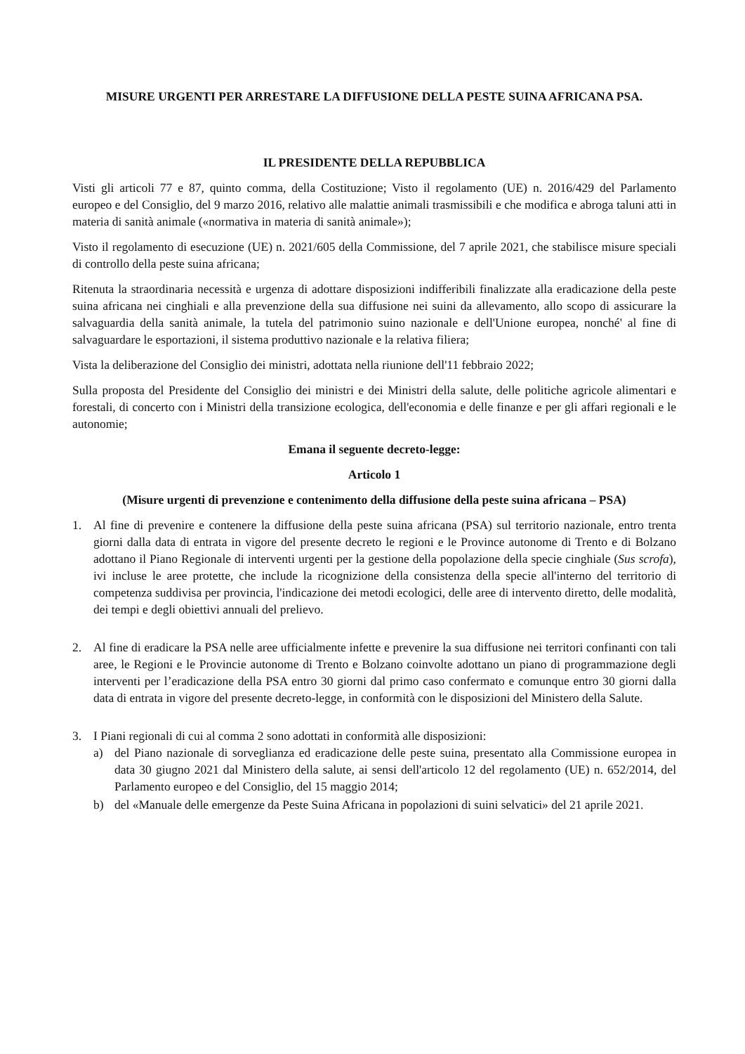MISURE URGENTI PER ARRESTARE LA DIFFUSIONE DELLA PESTE SUINA AFRICANA PSA.
IL PRESIDENTE DELLA REPUBBLICA
Visti gli articoli 77 e 87, quinto comma, della Costituzione; Visto il regolamento (UE) n. 2016/429 del Parlamento europeo e del Consiglio, del 9 marzo 2016, relativo alle malattie animali trasmissibili e che modifica e abroga taluni atti in materia di sanità animale («normativa in materia di sanità animale»);
Visto il regolamento di esecuzione (UE) n. 2021/605 della Commissione, del 7 aprile 2021, che stabilisce misure speciali di controllo della peste suina africana;
Ritenuta la straordinaria necessità e urgenza di adottare disposizioni indifferibili finalizzate alla eradicazione della peste suina africana nei cinghiali e alla prevenzione della sua diffusione nei suini da allevamento, allo scopo di assicurare la salvaguardia della sanità animale, la tutela del patrimonio suino nazionale e dell'Unione europea, nonché' al fine di salvaguardare le esportazioni, il sistema produttivo nazionale e la relativa filiera;
Vista la deliberazione del Consiglio dei ministri, adottata nella riunione dell'11 febbraio 2022;
Sulla proposta del Presidente del Consiglio dei ministri e dei Ministri della salute, delle politiche agricole alimentari e forestali, di concerto con i Ministri della transizione ecologica, dell'economia e delle finanze e per gli affari regionali e le autonomie;
Emana il seguente decreto-legge:
Articolo 1
(Misure urgenti di prevenzione e contenimento della diffusione della peste suina africana – PSA)
1. Al fine di prevenire e contenere la diffusione della peste suina africana (PSA) sul territorio nazionale, entro trenta giorni dalla data di entrata in vigore del presente decreto le regioni e le Province autonome di Trento e di Bolzano adottano il Piano Regionale di interventi urgenti per la gestione della popolazione della specie cinghiale (Sus scrofa), ivi incluse le aree protette, che include la ricognizione della consistenza della specie all'interno del territorio di competenza suddivisa per provincia, l'indicazione dei metodi ecologici, delle aree di intervento diretto, delle modalità, dei tempi e degli obiettivi annuali del prelievo.
2. Al fine di eradicare la PSA nelle aree ufficialmente infette e prevenire la sua diffusione nei territori confinanti con tali aree, le Regioni e le Provincie autonome di Trento e Bolzano coinvolte adottano un piano di programmazione degli interventi per l’eradicazione della PSA entro 30 giorni dal primo caso confermato e comunque entro 30 giorni dalla data di entrata in vigore del presente decreto-legge, in conformità con le disposizioni del Ministero della Salute.
3. I Piani regionali di cui al comma 2 sono adottati in conformità alle disposizioni:
a) del Piano nazionale di sorveglianza ed eradicazione delle peste suina, presentato alla Commissione europea in data 30 giugno 2021 dal Ministero della salute, ai sensi dell'articolo 12 del regolamento (UE) n. 652/2014, del Parlamento europeo e del Consiglio, del 15 maggio 2014;
b) del «Manuale delle emergenze da Peste Suina Africana in popolazioni di suini selvatici» del 21 aprile 2021.